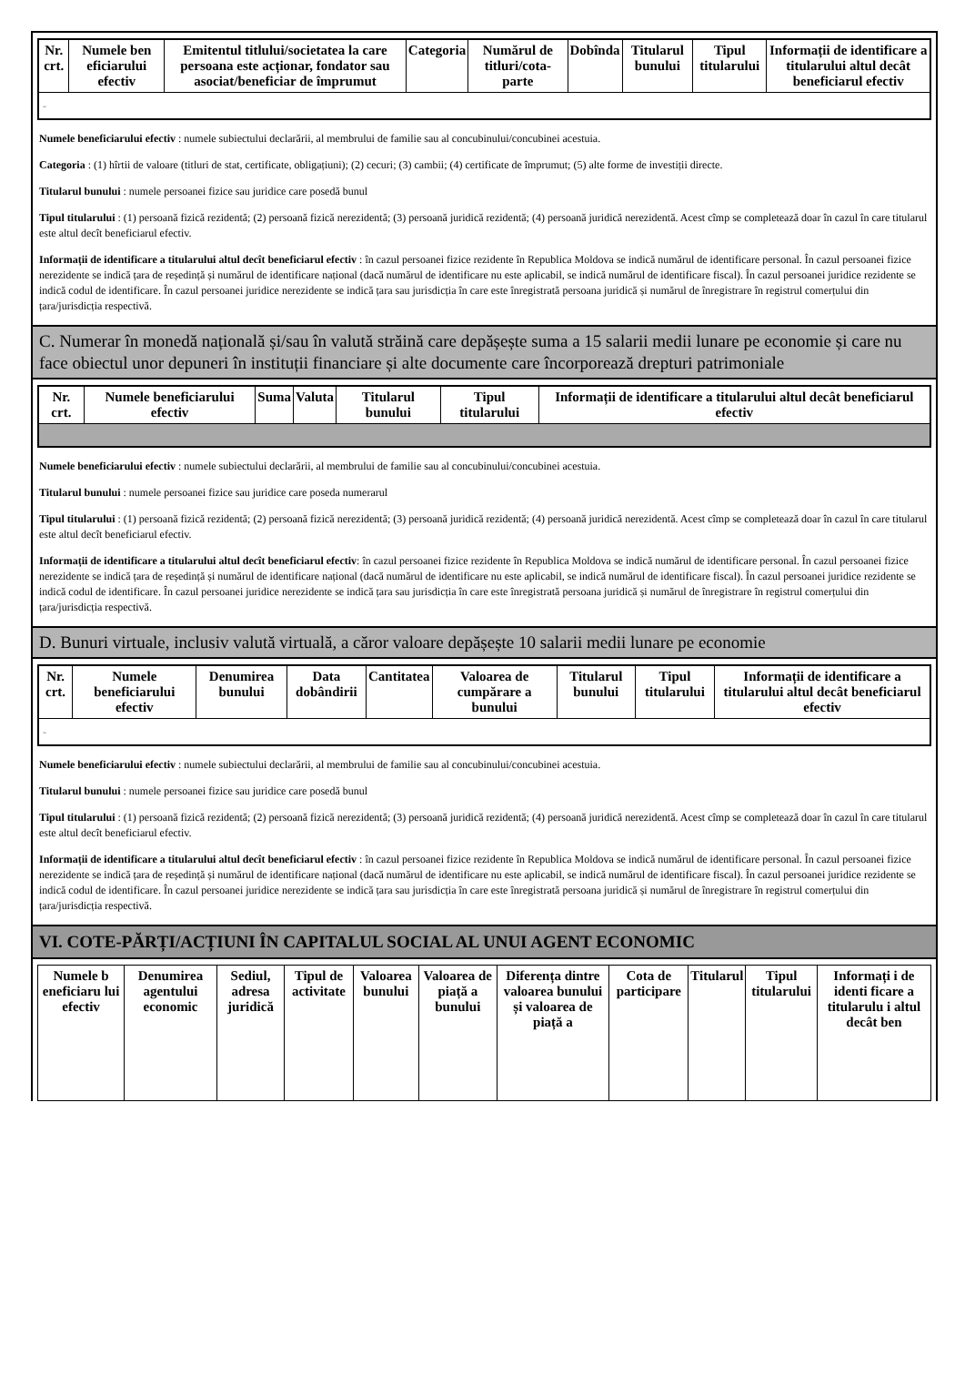| Nr. crt. | Numele ben eficiarului efectiv | Emitentul titlului/societatea la care persoana este acționar, fondator sau asociat/beneficiar de împrumut | Categoria | Numărul de titluri/cota-parte | Dobînda | Titularul bunului | Tipul titularului | Informații de identificare a titularului altul decât beneficiarul efectiv |
| --- | --- | --- | --- | --- | --- | --- | --- | --- |
| - | | | | | | | | |
Numele beneficiarului efectiv : numele subiectului declarării, al membrului de familie sau al concubinului/concubinei acestuia.
Categoria : (1) hîrtii de valoare (titluri de stat, certificate, obligațiuni); (2) cecuri; (3) cambii; (4) certificate de împrumut; (5) alte forme de investiții directe.
Titularul bunului : numele persoanei fizice sau juridice care posedă bunul
Tipul titularului : (1) persoană fizică rezidentă; (2) persoană fizică nerezidentă; (3) persoană juridică rezidentă; (4) persoană juridică nerezidentă. Acest cîmp se completează doar în cazul în care titularul este altul decît beneficiarul efectiv.
Informații de identificare a titularului altul decît beneficiarul efectiv : în cazul persoanei fizice rezidente în Republica Moldova se indică numărul de identificare personal. În cazul persoanei fizice nerezidente se indică țara de reședință și numărul de identificare național (dacă numărul de identificare nu este aplicabil, se indică numărul de identificare fiscal). În cazul persoanei juridice rezidente se indică codul de identificare. În cazul persoanei juridice nerezidente se indică țara sau jurisdicția în care este înregistrată persoana juridică și numărul de înregistrare în registrul comerțului din țara/jurisdicția respectivă.
C. Numerar în monedă națională și/sau în valută străină care depășește suma a 15 salarii medii lunare pe economie și care nu face obiectul unor depuneri în instituții financiare și alte documente care încorporează drepturi patrimoniale
| Nr. crt. | Numele beneficiarului efectiv | Suma | Valuta | Titularul bunului | Tipul titularului | Informații de identificare a titularului altul decât beneficiarul efectiv |
| --- | --- | --- | --- | --- | --- | --- |
Numele beneficiarului efectiv : numele subiectului declarării, al membrului de familie sau al concubinului/concubinei acestuia.
Titularul bunului : numele persoanei fizice sau juridice care poseda numerarul
Tipul titularului : (1) persoană fizică rezidentă; (2) persoană fizică nerezidentă; (3) persoană juridică rezidentă; (4) persoană juridică nerezidentă. Acest cîmp se completează doar în cazul în care titularul este altul decît beneficiarul efectiv.
Informații de identificare a titularului altul decît beneficiarul efectiv: în cazul persoanei fizice rezidente în Republica Moldova se indică numărul de identificare personal. În cazul persoanei fizice nerezidente se indică țara de reședință și numărul de identificare național (dacă numărul de identificare nu este aplicabil, se indică numărul de identificare fiscal). În cazul persoanei juridice rezidente se indică codul de identificare. În cazul persoanei juridice nerezidente se indică țara sau jurisdicția în care este înregistrată persoana juridică și numărul de înregistrare în registrul comerțului din țara/jurisdicția respectivă.
D. Bunuri virtuale, inclusiv valută virtuală, a căror valoare depășește 10 salarii medii lunare pe economie
| Nr. crt. | Numele beneficiarului efectiv | Denumirea bunului | Data dobândirii | Cantitatea | Valoarea de cumpărare a bunului | Titularul bunului | Tipul titularului | Informații de identificare a titularului altul decât beneficiarul efectiv |
| --- | --- | --- | --- | --- | --- | --- | --- | --- |
| - | | | | | | | | |
Numele beneficiarului efectiv : numele subiectului declarării, al membrului de familie sau al concubinului/concubinei acestuia.
Titularul bunului : numele persoanei fizice sau juridice care posedă bunul
Tipul titularului : (1) persoană fizică rezidentă; (2) persoană fizică nerezidentă; (3) persoană juridică rezidentă; (4) persoană juridică nerezidentă. Acest cîmp se completează doar în cazul în care titularul este altul decît beneficiarul efectiv.
Informații de identificare a titularului altul decît beneficiarul efectiv : în cazul persoanei fizice rezidente în Republica Moldova se indică numărul de identificare personal. În cazul persoanei fizice nerezidente se indică țara de reședință și numărul de identificare național (dacă numărul de identificare nu este aplicabil, se indică numărul de identificare fiscal). În cazul persoanei juridice rezidente se indică codul de identificare. În cazul persoanei juridice nerezidente se indică țara sau jurisdicția în care este înregistrată persoana juridică și numărul de înregistrare în registrul comerțului din țara/jurisdicția respectivă.
VI. COTE-PĂRȚI/ACȚIUNI ÎN CAPITALUL SOCIAL AL UNUI AGENT ECONOMIC
| Numele b eneficiaru lui efectiv | Denumirea agentului economic | Sediul, adresa juridică | Tipul de activitate | Valoarea bunului | Valoarea de piață a bunului | Diferența dintre valoarea bunului și valoarea de piață a | Cota de participare | Titularul | Tipul titularului | Informați i de identi ficare a titularulu i altul decât ben |
| --- | --- | --- | --- | --- | --- | --- | --- | --- | --- | --- |